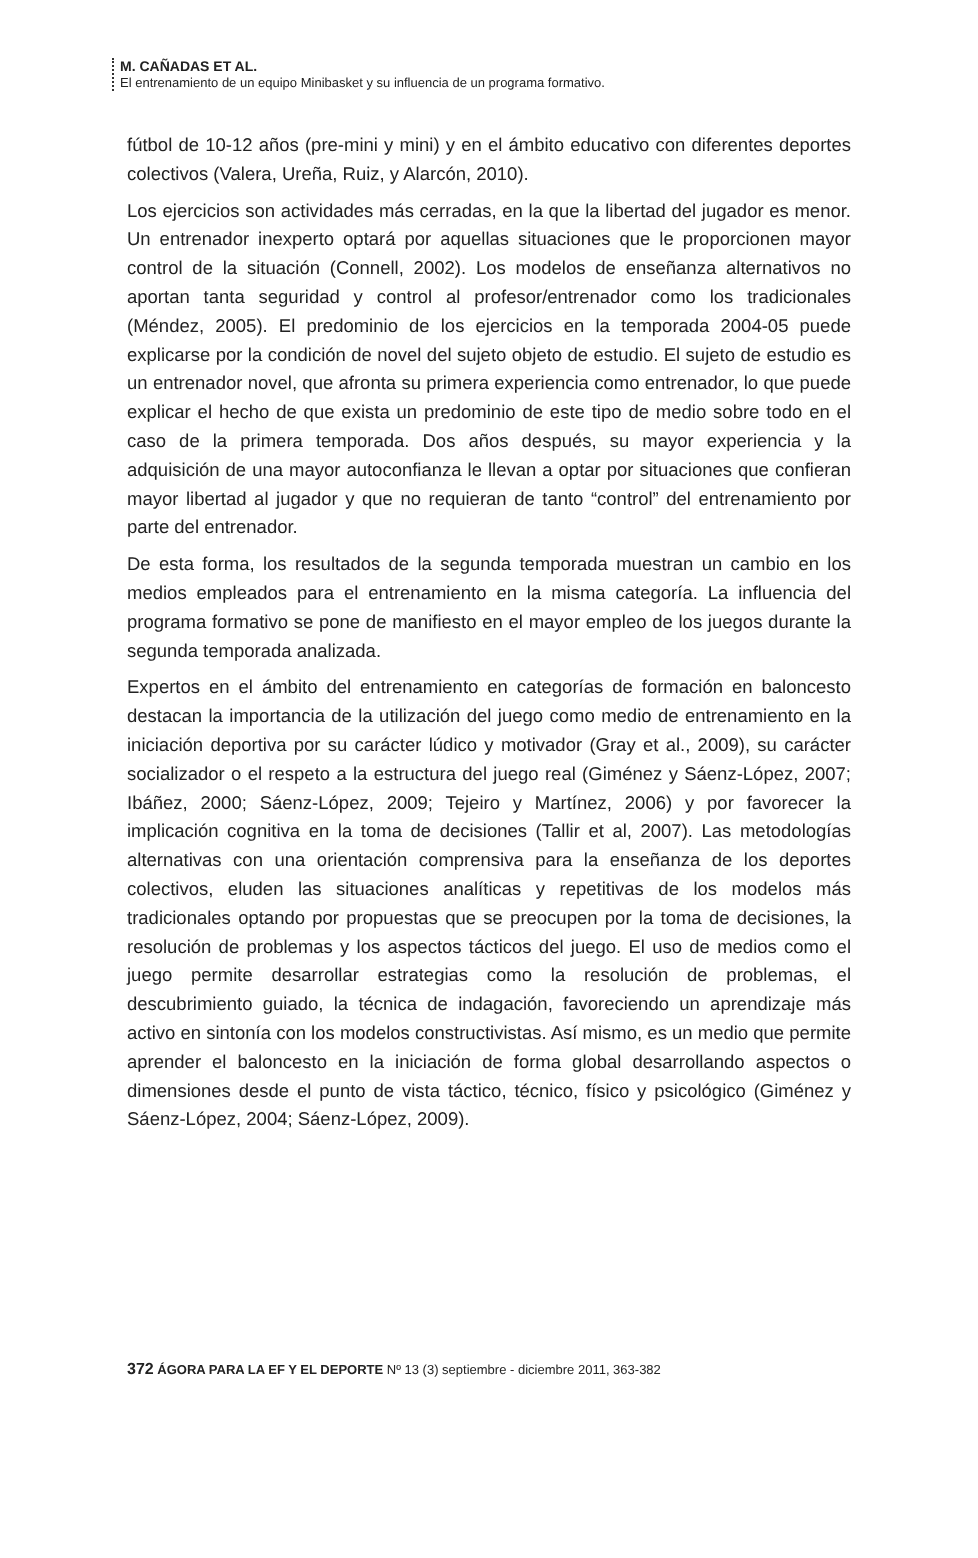M. CAÑADAS ET AL.
El entrenamiento de un equipo Minibasket y su influencia de un programa formativo.
fútbol de 10-12 años (pre-mini y mini) y en el ámbito educativo con diferentes deportes colectivos (Valera, Ureña, Ruiz, y Alarcón, 2010).
Los ejercicios son actividades más cerradas, en la que la libertad del jugador es menor. Un entrenador inexperto optará por aquellas situaciones que le proporcionen mayor control de la situación (Connell, 2002). Los modelos de enseñanza alternativos no aportan tanta seguridad y control al profesor/entrenador como los tradicionales (Méndez, 2005). El predominio de los ejercicios en la temporada 2004-05 puede explicarse por la condición de novel del sujeto objeto de estudio. El sujeto de estudio es un entrenador novel, que afronta su primera experiencia como entrenador, lo que puede explicar el hecho de que exista un predominio de este tipo de medio sobre todo en el caso de la primera temporada. Dos años después, su mayor experiencia y la adquisición de una mayor autoconfianza le llevan a optar por situaciones que confieran mayor libertad al jugador y que no requieran de tanto “control” del entrenamiento por parte del entrenador.
De esta forma, los resultados de la segunda temporada muestran un cambio en los medios empleados para el entrenamiento en la misma categoría. La influencia del programa formativo se pone de manifiesto en el mayor empleo de los juegos durante la segunda temporada analizada.
Expertos en el ámbito del entrenamiento en categorías de formación en baloncesto destacan la importancia de la utilización del juego como medio de entrenamiento en la iniciación deportiva por su carácter lúdico y motivador (Gray et al., 2009), su carácter socializador o el respeto a la estructura del juego real (Giménez y Sáenz-López, 2007; Ibáñez, 2000; Sáenz-López, 2009; Tejeiro y Martínez, 2006) y por favorecer la implicación cognitiva en la toma de decisiones (Tallir et al, 2007). Las metodologías alternativas con una orientación comprensiva para la enseñanza de los deportes colectivos, eluden las situaciones analíticas y repetitivas de los modelos más tradicionales optando por propuestas que se preocupen por la toma de decisiones, la resolución de problemas y los aspectos tácticos del juego. El uso de medios como el juego permite desarrollar estrategias como la resolución de problemas, el descubrimiento guiado, la técnica de indagación, favoreciendo un aprendizaje más activo en sintonía con los modelos constructivistas. Así mismo, es un medio que permite aprender el baloncesto en la iniciación de forma global desarrollando aspectos o dimensiones desde el punto de vista táctico, técnico, físico y psicológico (Giménez y Sáenz-López, 2004; Sáenz-López, 2009).
372 ÁGORA PARA LA EF Y EL DEPORTE Nº 13 (3) septiembre - diciembre 2011, 363-382